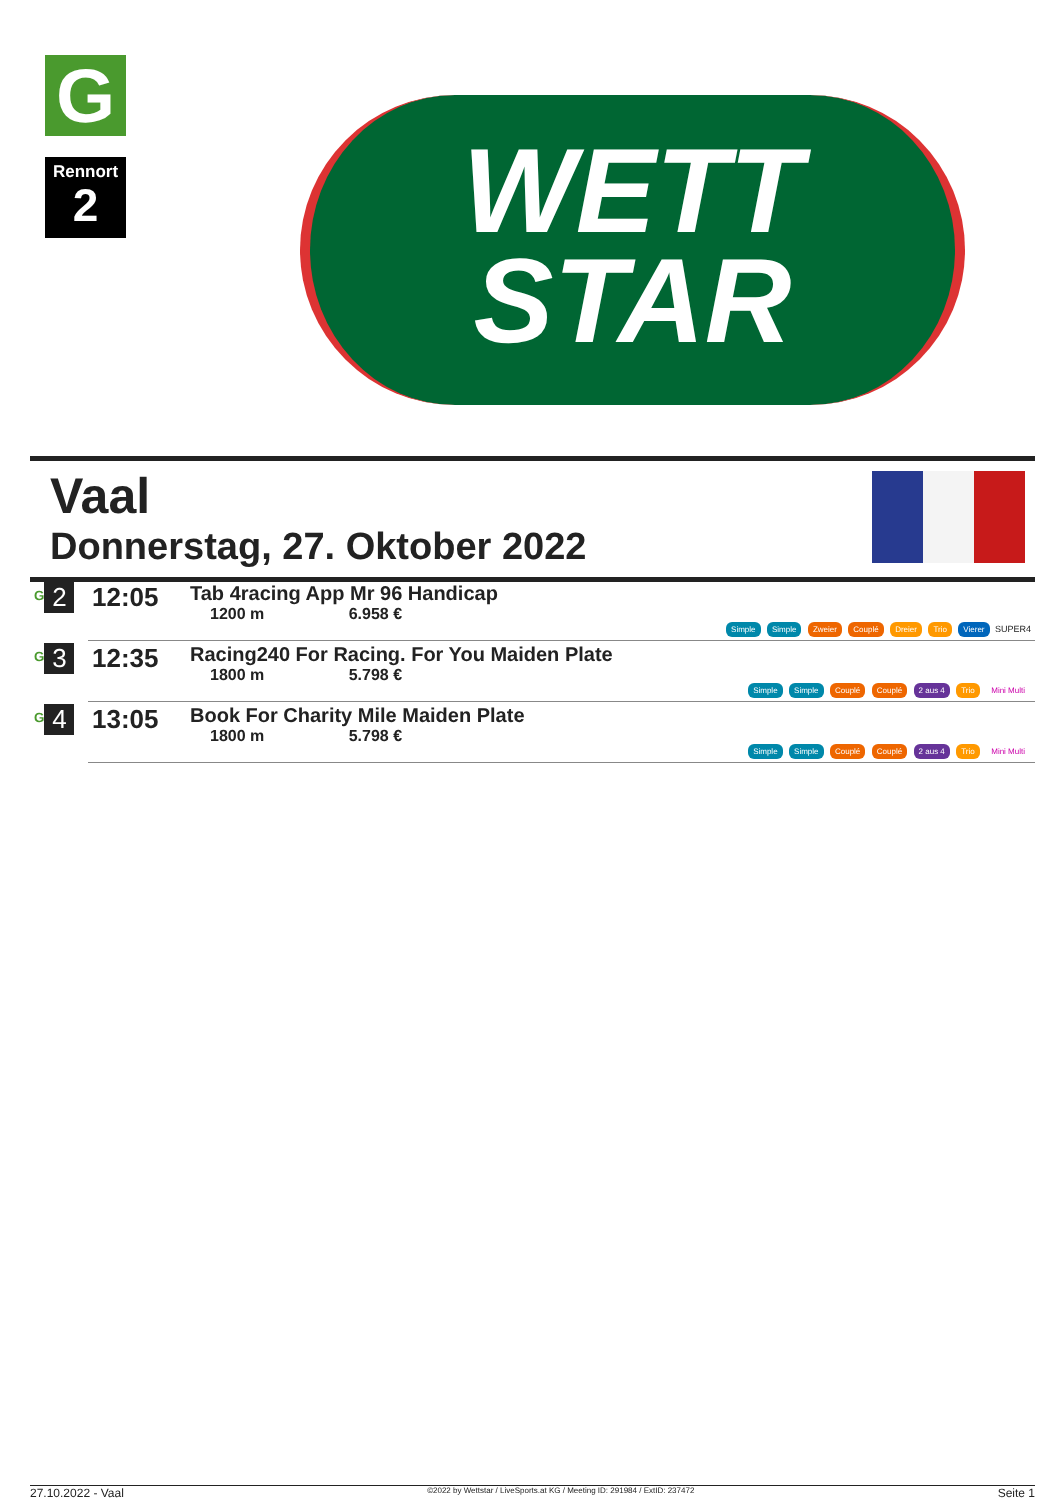G
Rennort
2
WETT
STAR
Vaal
Donnerstag, 27. Oktober 2022
| <sup>G</sup> 2 | 12:05 | Tab 4racing App Mr 96 Handicap 1200 m 6.958 € | Simple Simple Zweier Couplé Dreier Trio Vierer SUPER4 |
| <sup>G</sup> 3 | 12:35 | Racing240 For Racing. For You Maiden Plate 1800 m 5.798 € | Simple Simple Couplé Couplé 2 aus 4 Trio Mini Multi |
| <sup>G</sup> 4 | 13:05 | Book For Charity Mile Maiden Plate 1800 m 5.798 € | Simple Simple Couplé Couplé 2 aus 4 Trio Mini Multi |
27.10.2022 - Vaal ©2022 by Wettstar / LiveSports.at KG / Meeting ID: 291984 / ExtID: 237472 Seite 1